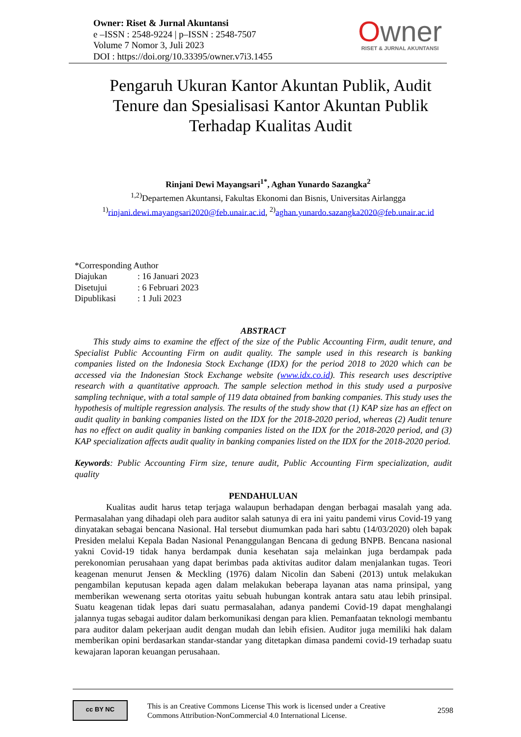Owner: Riset & Jurnal Akuntansi
e –ISSN : 2548-9224 | p–ISSN : 2548-7507
Volume 7 Nomor 3, Juli 2023
DOI : https://doi.org/10.33395/owner.v7i3.1455
Owner
RISET & JURNAL AKUNTANSI
Pengaruh Ukuran Kantor Akuntan Publik, Audit Tenure dan Spesialisasi Kantor Akuntan Publik Terhadap Kualitas Audit
Rinjani Dewi Mayangsari<sup>1*</sup>, Aghan Yunardo Sazangka<sup>2</sup>
<sup>1,2)</sup>Departemen Akuntansi, Fakultas Ekonomi dan Bisnis, Universitas Airlangga
<sup>1)</sup> rinjani.dewi.mayangsari2020@feb.unair.ac.id, <sup>2)</sup>aghan.yunardo.sazangka2020@feb.unair.ac.id
*Corresponding Author
| Diajukan | : 16 Januari 2023 |
| Disetujui | : 6 Februari 2023 |
| Dipublikasi | : 1 Juli 2023 |
ABSTRACT
This study aims to examine the effect of the size of the Public Accounting Firm, audit tenure, and Specialist Public Accounting Firm on audit quality. The sample used in this research is banking companies listed on the Indonesia Stock Exchange (IDX) for the period 2018 to 2020 which can be accessed via the Indonesian Stock Exchange website (www.idx.co.id). This research uses descriptive research with a quantitative approach. The sample selection method in this study used a purposive sampling technique, with a total sample of 119 data obtained from banking companies. This study uses the hypothesis of multiple regression analysis. The results of the study show that (1) KAP size has an effect on audit quality in banking companies listed on the IDX for the 2018-2020 period, whereas (2) Audit tenure has no effect on audit quality in banking companies listed on the IDX for the 2018-2020 period, and (3) KAP specialization affects audit quality in banking companies listed on the IDX for the 2018-2020 period.
Keywords: Public Accounting Firm size, tenure audit, Public Accounting Firm specialization, audit quality
PENDAHULUAN
Kualitas audit harus tetap terjaga walaupun berhadapan dengan berbagai masalah yang ada. Permasalahan yang dihadapi oleh para auditor salah satunya di era ini yaitu pandemi virus Covid-19 yang dinyatakan sebagai bencana Nasional. Hal tersebut diumumkan pada hari sabtu (14/03/2020) oleh bapak Presiden melalui Kepala Badan Nasional Penanggulangan Bencana di gedung BNPB. Bencana nasional yakni Covid-19 tidak hanya berdampak dunia kesehatan saja melainkan juga berdampak pada perekonomian perusahaan yang dapat berimbas pada aktivitas auditor dalam menjalankan tugas. Teori keagenan menurut Jensen & Meckling (1976) dalam Nicolin dan Sabeni (2013) untuk melakukan pengambilan keputusan kepada agen dalam melakukan beberapa layanan atas nama prinsipal, yang memberikan wewenang serta otoritas yaitu sebuah hubungan kontrak antara satu atau lebih prinsipal. Suatu keagenan tidak lepas dari suatu permasalahan, adanya pandemi Covid-19 dapat menghalangi jalannya tugas sebagai auditor dalam berkomunikasi dengan para klien. Pemanfaatan teknologi membantu para auditor dalam pekerjaan audit dengan mudah dan lebih efisien. Auditor juga memiliki hak dalam memberikan opini berdasarkan standar-standar yang ditetapkan dimasa pandemi covid-19 terhadap suatu kewajaran laporan keuangan perusahaan.
cc BY NC
This is an Creative Commons License This work is licensed under a Creative Commons Attribution-NonCommercial 4.0 International License.
2598